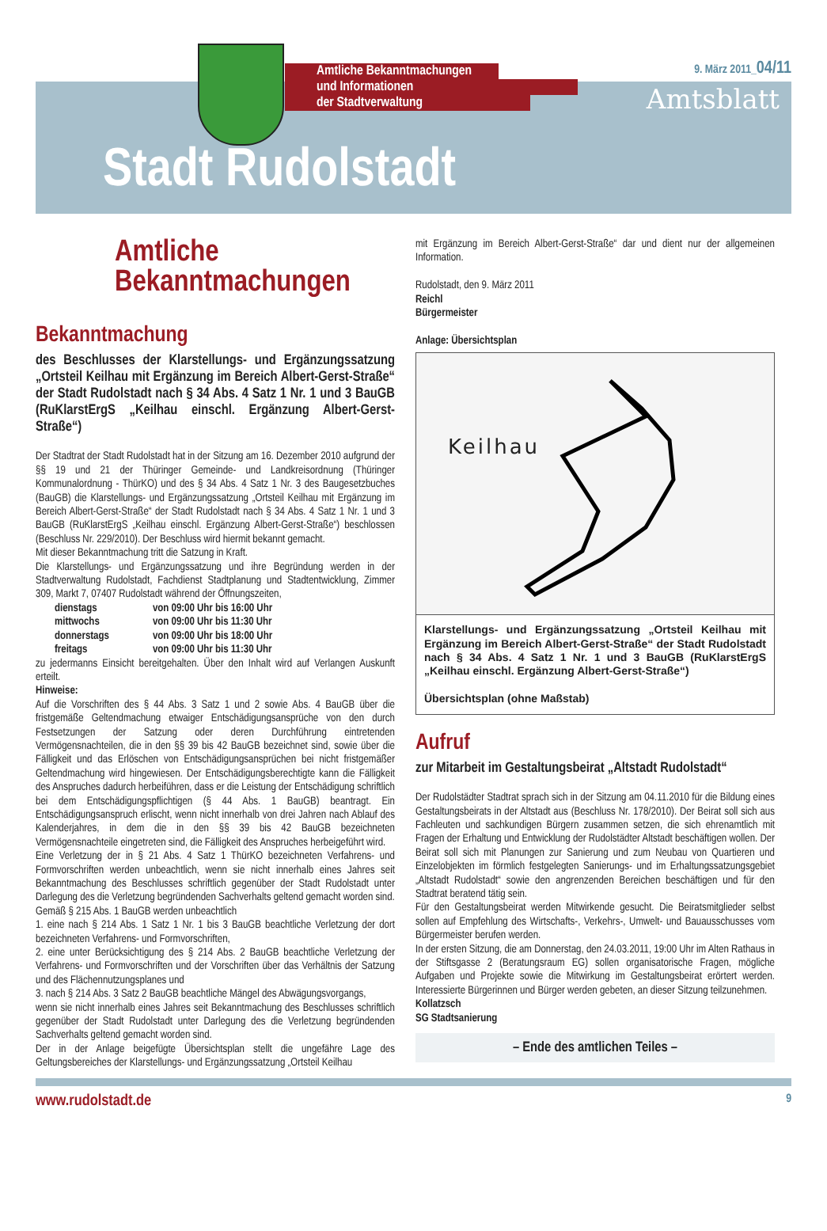Amtliche Bekanntmachungen
und Informationen
der Stadtverwaltung
9. März 2011_04/11
Amtsblatt
Stadt Rudolstadt
Amtliche
Bekanntmachungen
Bekanntmachung
des Beschlusses der Klarstellungs- und Ergänzungssatzung „Ortsteil Keilhau mit Ergänzung im Bereich Albert-Gerst-Straße“ der Stadt Rudolstadt nach § 34 Abs. 4 Satz 1 Nr. 1 und 3 BauGB (RuKlarstErgS „Keilhau einschl. Ergänzung Albert-Gerst-Straße“)
Der Stadtrat der Stadt Rudolstadt hat in der Sitzung am 16. Dezember 2010 aufgrund der §§ 19 und 21 der Thüringer Gemeinde- und Landkreisordnung (Thüringer Kommunalordnung - ThürKO) und des § 34 Abs. 4 Satz 1 Nr. 3 des Baugesetzbuches (BauGB) die Klarstellungs- und Ergänzungssatzung „Ortsteil Keilhau mit Ergänzung im Bereich Albert-Gerst-Straße“ der Stadt Rudolstadt nach § 34 Abs. 4 Satz 1 Nr. 1 und 3 BauGB (RuKlarstErgS „Keilhau einschl. Ergänzung Albert-Gerst-Straße“) beschlossen (Beschluss Nr. 229/2010). Der Beschluss wird hiermit bekannt gemacht.
Mit dieser Bekanntmachung tritt die Satzung in Kraft.
Die Klarstellungs- und Ergänzungssatzung und ihre Begründung werden in der Stadtverwaltung Rudolstadt, Fachdienst Stadtplanung und Stadtentwicklung, Zimmer 309, Markt 7, 07407 Rudolstadt während der Öffnungszeiten,
| dienstags | von 09:00 Uhr bis 16:00 Uhr |
| mittwochs | von 09:00 Uhr bis 11:30 Uhr |
| donnerstags | von 09:00 Uhr bis 18:00 Uhr |
| freitags | von 09:00 Uhr bis 11:30 Uhr |
zu jedermanns Einsicht bereitgehalten. Über den Inhalt wird auf Verlangen Auskunft erteilt.
Hinweise:
Auf die Vorschriften des § 44 Abs. 3 Satz 1 und 2 sowie Abs. 4 BauGB über die fristgemäße Geltendmachung etwaiger Entschädigungsansprüche von den durch Festsetzungen der Satzung oder deren Durchführung eintretenden Vermögensnachteilen, die in den §§ 39 bis 42 BauGB bezeichnet sind, sowie über die Fälligkeit und das Erlöschen von Entschädigungsansprüchen bei nicht fristgemäßer Geltendmachung wird hingewiesen. Der Entschädigungsberechtigte kann die Fälligkeit des Anspruches dadurch herbeiführen, dass er die Leistung der Entschädigung schriftlich bei dem Entschädigungspflichtigen (§ 44 Abs. 1 BauGB) beantragt. Ein Entschädigungsanspruch erlischt, wenn nicht innerhalb von drei Jahren nach Ablauf des Kalenderjahres, in dem die in den §§ 39 bis 42 BauGB bezeichneten Vermögensnachteile eingetreten sind, die Fälligkeit des Anspruches herbeigeführt wird.
Eine Verletzung der in § 21 Abs. 4 Satz 1 ThürKO bezeichneten Verfahrens- und Formvorschriften werden unbeachtlich, wenn sie nicht innerhalb eines Jahres seit Bekanntmachung des Beschlusses schriftlich gegenüber der Stadt Rudolstadt unter Darlegung des die Verletzung begründenden Sachverhalts geltend gemacht worden sind.
Gemäß § 215 Abs. 1 BauGB werden unbeachtlich
1. eine nach § 214 Abs. 1 Satz 1 Nr. 1 bis 3 BauGB beachtliche Verletzung der dort bezeichneten Verfahrens- und Formvorschriften,
2. eine unter Berücksichtigung des § 214 Abs. 2 BauGB beachtliche Verletzung der Verfahrens- und Formvorschriften und der Vorschriften über das Verhältnis der Satzung und des Flächennutzungsplanes und
3. nach § 214 Abs. 3 Satz 2 BauGB beachtliche Mängel des Abwägungsvorgangs,
wenn sie nicht innerhalb eines Jahres seit Bekanntmachung des Beschlusses schriftlich gegenüber der Stadt Rudolstadt unter Darlegung des die Verletzung begründenden Sachverhalts geltend gemacht worden sind.
Der in der Anlage beigefügte Übersichtsplan stellt die ungefähre Lage des Geltungsbereiches der Klarstellungs- und Ergänzungssatzung „Ortsteil Keilhau
mit Ergänzung im Bereich Albert-Gerst-Straße“ dar und dient nur der allgemeinen Information.
Rudolstadt, den 9. März 2011
Reichl
Bürgermeister
Anlage: Übersichtsplan
Keilhau
Klarstellungs- und Ergänzungssatzung „Ortsteil Keilhau mit Ergänzung im Bereich Albert-Gerst-Straße“ der Stadt Rudolstadt nach § 34 Abs. 4 Satz 1 Nr. 1 und 3 BauGB (RuKlarstErgS „Keilhau einschl. Ergänzung Albert-Gerst-Straße“)
Übersichtsplan (ohne Maßstab)
Aufruf
zur Mitarbeit im Gestaltungsbeirat „Altstadt Rudolstadt“
Der Rudolstädter Stadtrat sprach sich in der Sitzung am 04.11.2010 für die Bildung eines Gestaltungsbeirats in der Altstadt aus (Beschluss Nr. 178/2010). Der Beirat soll sich aus Fachleuten und sachkundigen Bürgern zusammen setzen, die sich ehrenamtlich mit Fragen der Erhaltung und Entwicklung der Rudolstädter Altstadt beschäftigen wollen. Der Beirat soll sich mit Planungen zur Sanierung und zum Neubau von Quartieren und Einzelobjekten im förmlich festgelegten Sanierungs- und im Erhaltungssatzungsgebiet „Altstadt Rudolstadt“ sowie den angrenzenden Bereichen beschäftigen und für den Stadtrat beratend tätig sein.
Für den Gestaltungsbeirat werden Mitwirkende gesucht. Die Beiratsmitglieder selbst sollen auf Empfehlung des Wirtschafts-, Verkehrs-, Umwelt- und Bauausschusses vom Bürgermeister berufen werden.
In der ersten Sitzung, die am Donnerstag, den 24.03.2011, 19:00 Uhr im Alten Rathaus in der Stiftsgasse 2 (Beratungsraum EG) sollen organisatorische Fragen, mögliche Aufgaben und Projekte sowie die Mitwirkung im Gestaltungsbeirat erörtert werden. Interessierte Bürgerinnen und Bürger werden gebeten, an dieser Sitzung teilzunehmen.
Kollatzsch
SG Stadtsanierung
– Ende des amtlichen Teiles –
www.rudolstadt.de 9